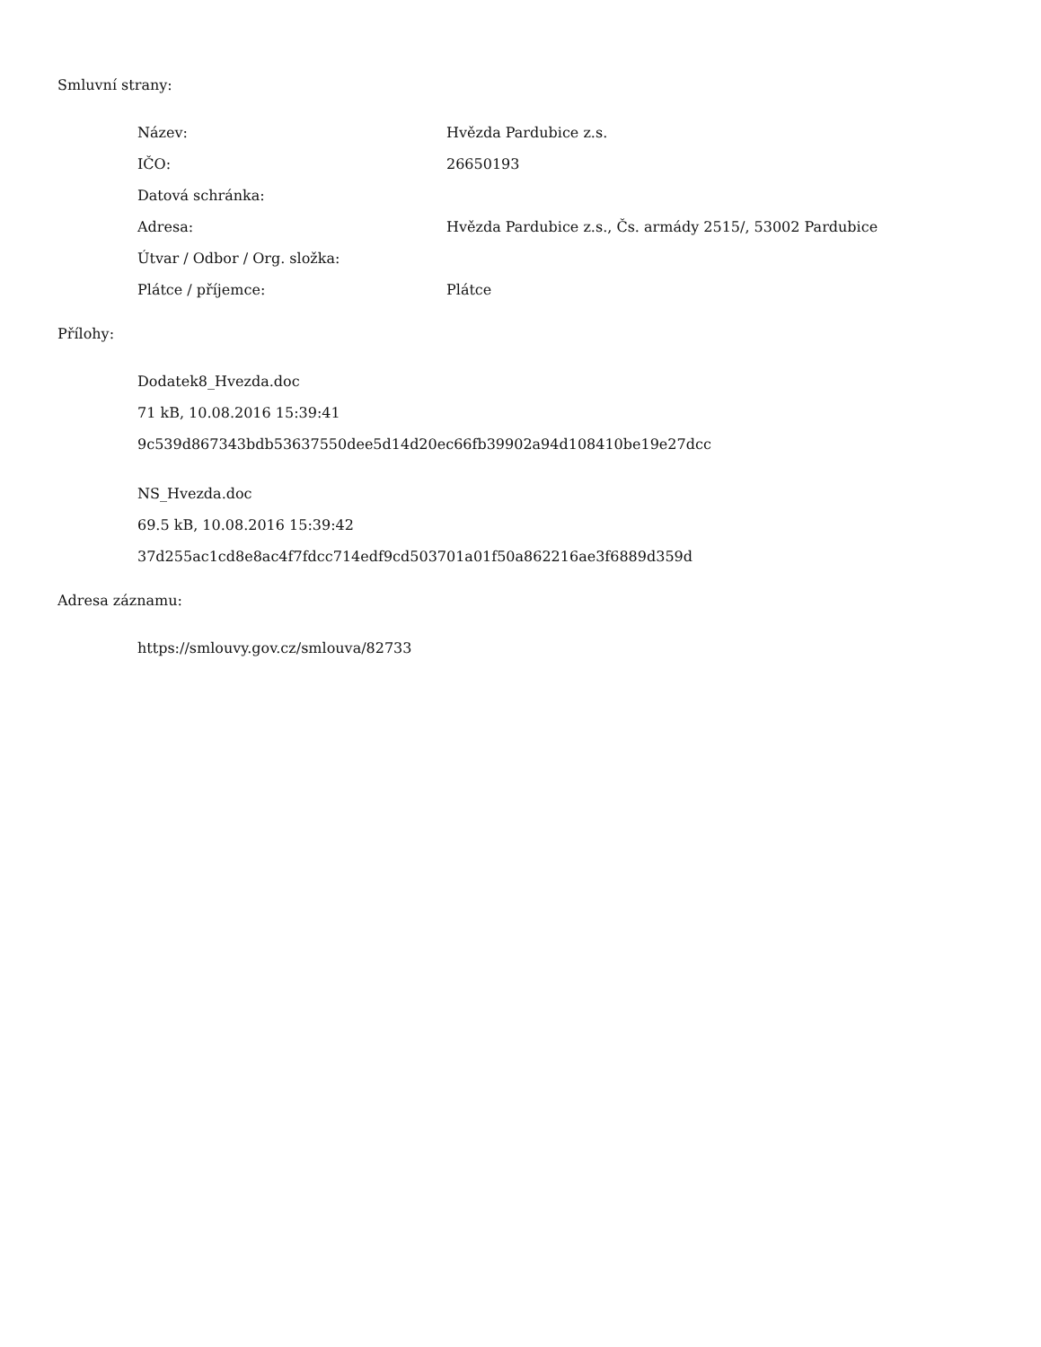Smluvní strany:
| Název: | Hvězda Pardubice z.s. |
| IČO: | 26650193 |
| Datová schránka: | |
| Adresa: | Hvězda Pardubice z.s., Čs. armády 2515/, 53002 Pardubice |
| Útvar / Odbor / Org. složka: | |
| Plátce / příjemce: | Plátce |
Přílohy:
Dodatek8_Hvezda.doc
71 kB, 10.08.2016 15:39:41
9c539d867343bdb53637550dee5d14d20ec66fb39902a94d108410be19e27dcc
NS_Hvezda.doc
69.5 kB, 10.08.2016 15:39:42
37d255ac1cd8e8ac4f7fdcc714edf9cd503701a01f50a862216ae3f6889d359d
Adresa záznamu:
https://smlouvy.gov.cz/smlouva/82733